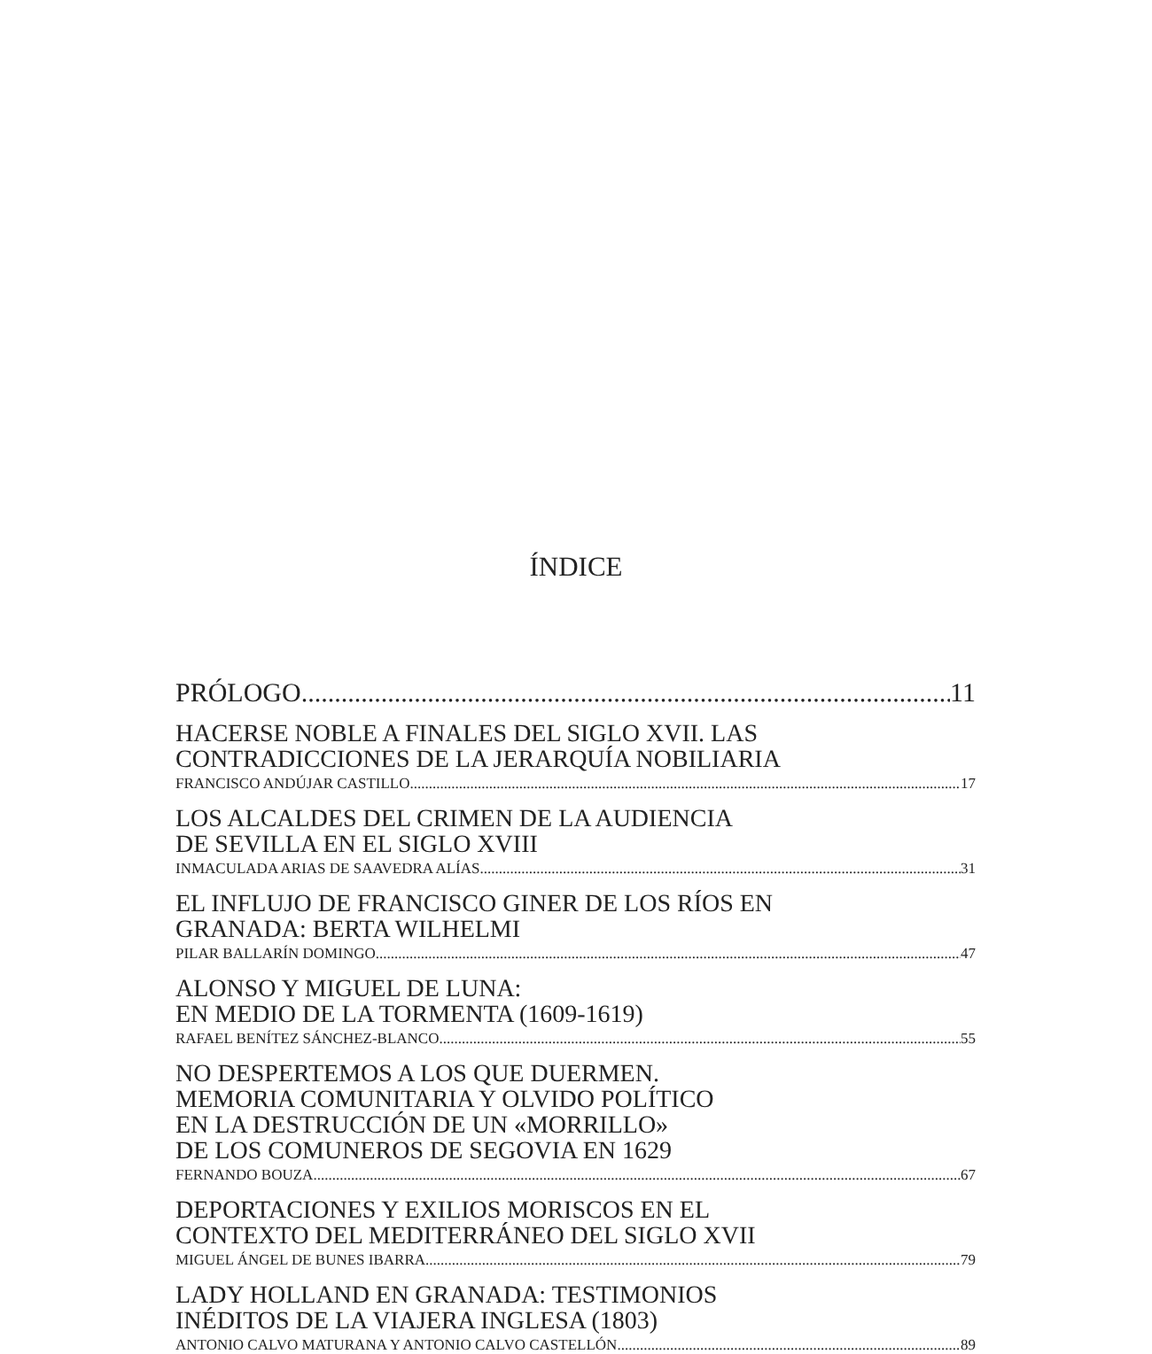ÍNDICE
PRÓLOGO 11
HACERSE NOBLE A FINALES DEL SIGLO XVII. LAS
CONTRADICCIONES DE LA JERARQUÍA NOBILIARIA
FRANCISCO ANDÚJAR CASTILLO 17
LOS ALCALDES DEL CRIMEN DE LA AUDIENCIA
DE SEVILLA EN EL SIGLO XVIII
INMACULADA ARIAS DE SAAVEDRA ALÍAS 31
EL INFLUJO DE FRANCISCO GINER DE LOS RÍOS EN
GRANADA: BERTA WILHELMI
PILAR BALLARÍN DOMINGO 47
ALONSO Y MIGUEL DE LUNA:
EN MEDIO DE LA TORMENTA (1609-1619)
RAFAEL BENÍTEZ SÁNCHEZ-BLANCO 55
NO DESPERTEMOS A LOS QUE DUERMEN.
MEMORIA COMUNITARIA Y OLVIDO POLÍTICO
EN LA DESTRUCCIÓN DE UN «MORRILLO»
DE LOS COMUNEROS DE SEGOVIA EN 1629
FERNANDO BOUZA 67
DEPORTACIONES Y EXILIOS MORISCOS EN EL
CONTEXTO DEL MEDITERRÁNEO DEL SIGLO XVII
MIGUEL ÁNGEL DE BUNES IBARRA 79
LADY HOLLAND EN GRANADA: TESTIMONIOS
INÉDITOS DE LA VIAJERA INGLESA (1803)
ANTONIO CALVO MATURANA Y ANTONIO CALVO CASTELLÓN 89